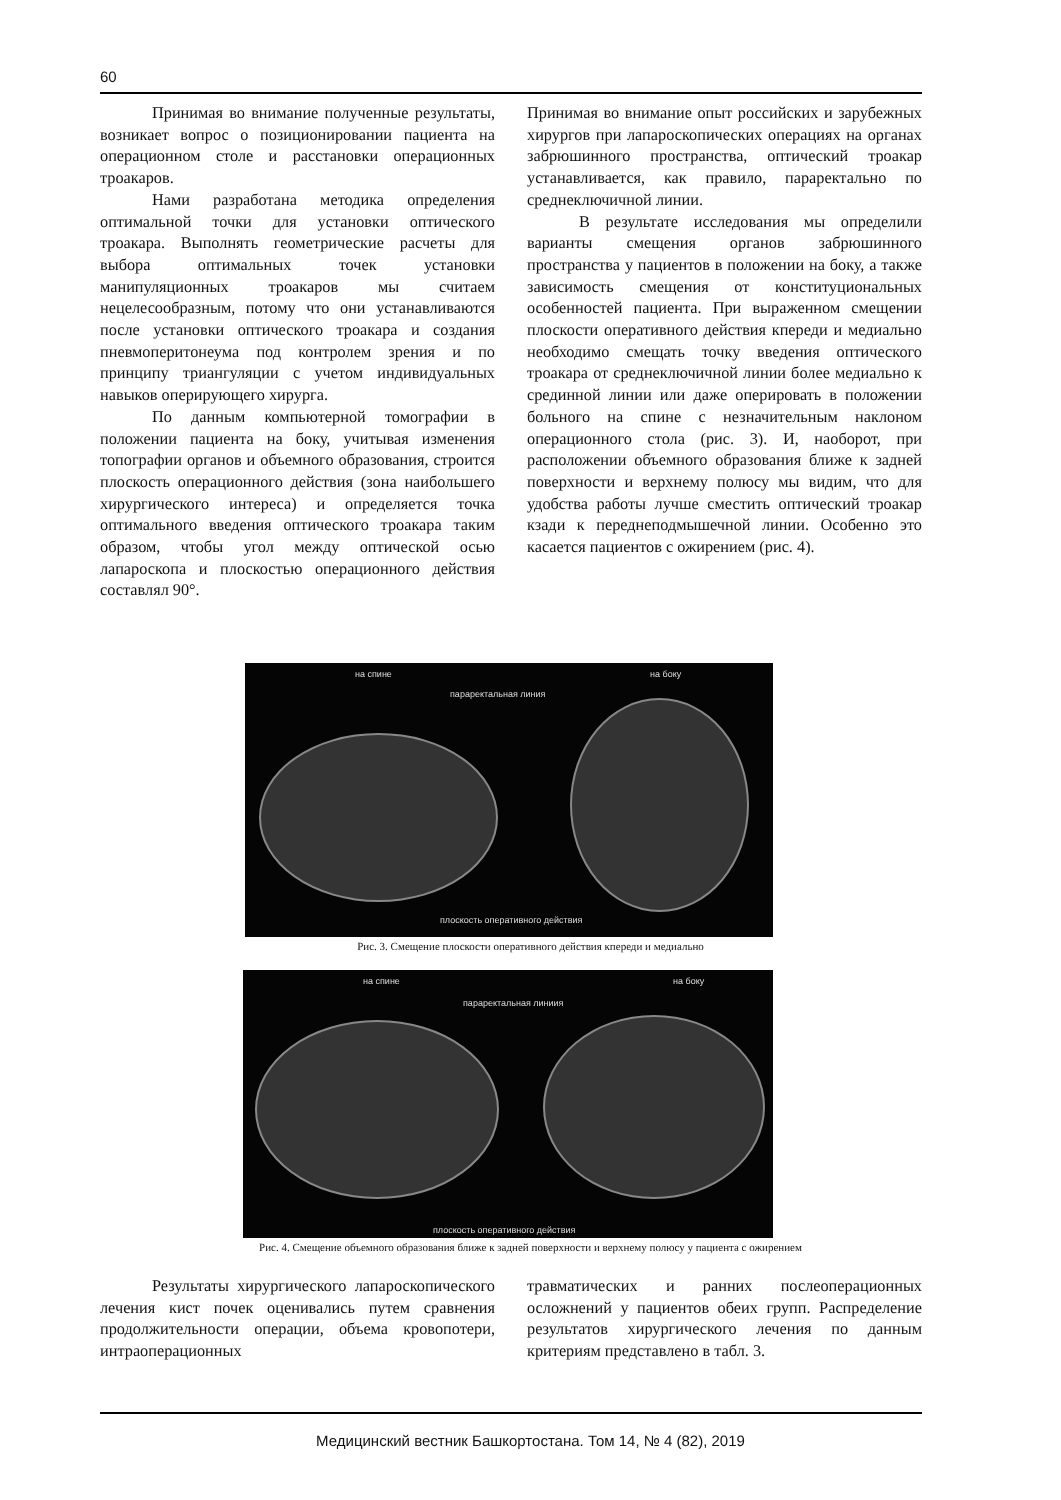60
Принимая во внимание полученные результаты, возникает вопрос о позиционировании пациента на операционном столе и расстановки операционных троакаров.
Нами разработана методика определения оптимальной точки для установки оптического троакара. Выполнять геометрические расчеты для выбора оптимальных точек установки манипуляционных троакаров мы считаем нецелесообразным, потому что они устанавливаются после установки оптического троакара и создания пневмоперитонеума под контролем зрения и по принципу триангуляции с учетом индивидуальных навыков оперирующего хирурга.
По данным компьютерной томографии в положении пациента на боку, учитывая изменения топографии органов и объемного образования, строится плоскость операционного действия (зона наибольшего хирургического интереса) и определяется точка оптимального введения оптического троакара таким образом, чтобы угол между оптической осью лапароскопа и плоскостью операционного действия составлял 90°.
Принимая во внимание опыт российских и зарубежных хирургов при лапароскопических операциях на органах забрюшинного пространства, оптический троакар устанавливается, как правило, параректально по среднеключичной линии.
В результате исследования мы определили варианты смещения органов забрюшинного пространства у пациентов в положении на боку, а также зависимость смещения от конституциональных особенностей пациента. При выраженном смещении плоскости оперативного действия кпереди и медиально необходимо смещать точку введения оптического троакара от среднеключичной линии более медиально к срединной линии или даже оперировать в положении больного на спине с незначительным наклоном операционного стола (рис. 3). И, наоборот, при расположении объемного образования ближе к задней поверхности и верхнему полюсу мы видим, что для удобства работы лучше сместить оптический троакар кзади к переднеподмышечной линии. Особенно это касается пациентов с ожирением (рис. 4).
на спине на боку
параректальная линия
плоскость оперативного действия
Рис. 3. Смещение плоскости оперативного действия кпереди и медиально
на спине на боку
параректальная линиия
плоскость оперативного действия
Рис. 4. Смещение объемного образования ближе к задней поверхности и верхнему полюсу у пациента с ожирением
Результаты хирургического лапароскопического лечения кист почек оценивались путем сравнения продолжительности операции, объема кровопотери, интраоперационных
травматических и ранних послеоперационных осложнений у пациентов обеих групп. Распределение результатов хирургического лечения по данным критериям представлено в табл. 3.
Медицинский вестник Башкортостана. Том 14, № 4 (82), 2019